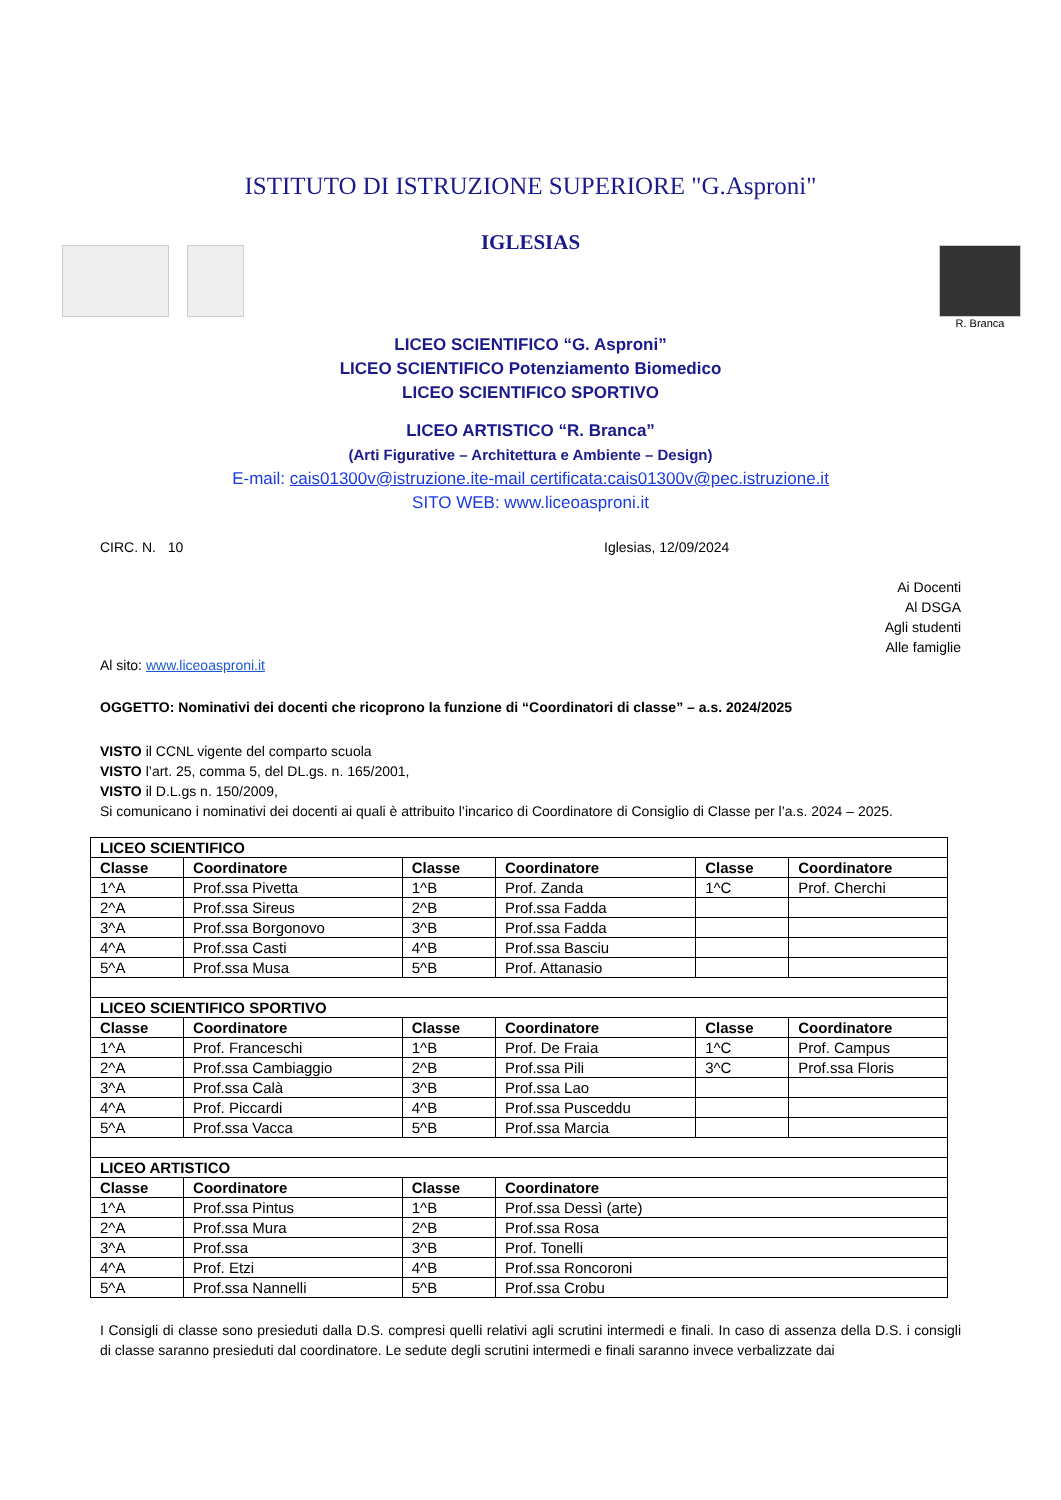ISTITUTO DI ISTRUZIONE SUPERIORE "G.Asproni"
IGLESIAS
R. Branca
LICEO SCIENTIFICO “G. Asproni”
LICEO SCIENTIFICO Potenziamento Biomedico
LICEO SCIENTIFICO SPORTIVO
LICEO ARTISTICO “R. Branca”
(Arti Figurative – Architettura e Ambiente – Design)
E-mail: cais01300v@istruzione.it e-mail certificata:cais01300v@pec.istruzione.it
SITO WEB: www.liceoasproni.it
CIRC. N. 10 Iglesias, 12/09/2024
Ai Docenti
Al DSGA
Agli studenti
Alle famiglie
Al sito: www.liceoasproni.it
OGGETTO: Nominativi dei docenti che ricoprono la funzione di “Coordinatori di classe” – a.s. 2024/2025
VISTO il CCNL vigente del comparto scuola
VISTO l’art. 25, comma 5, del DL.gs. n. 165/2001,
VISTO il D.L.gs n. 150/2009,
Si comunicano i nominativi dei docenti ai quali è attribuito l’incarico di Coordinatore di Consiglio di Classe per l’a.s. 2024 – 2025.
| LICEO SCIENTIFICO | | | | | |
| --- | --- | --- | --- | --- | --- |
| Classe | Coordinatore | Classe | Coordinatore | Classe | Coordinatore |
| 1^A | Prof.ssa Pivetta | 1^B | Prof. Zanda | 1^C | Prof. Cherchi |
| 2^A | Prof.ssa Sireus | 2^B | Prof.ssa Fadda | | |
| 3^A | Prof.ssa Borgonovo | 3^B | Prof.ssa Fadda | | |
| 4^A | Prof.ssa Casti | 4^B | Prof.ssa Basciu | | |
| 5^A | Prof.ssa Musa | 5^B | Prof. Attanasio | | |
| LICEO SCIENTIFICO SPORTIVO | | | | | |
| Classe | Coordinatore | Classe | Coordinatore | Classe | Coordinatore |
| 1^A | Prof. Franceschi | 1^B | Prof. De Fraia | 1^C | Prof. Campus |
| 2^A | Prof.ssa Cambiaggio | 2^B | Prof.ssa Pili | 3^C | Prof.ssa Floris |
| 3^A | Prof.ssa Calà | 3^B | Prof.ssa Lao | | |
| 4^A | Prof. Piccardi | 4^B | Prof.ssa Pusceddu | | |
| 5^A | Prof.ssa Vacca | 5^B | Prof.ssa Marcia | | |
| LICEO ARTISTICO | | | | | |
| Classe | Coordinatore | Classe | Coordinatore | | |
| 1^A | Prof.ssa Pintus | 1^B | Prof.ssa Dessì (arte) | | |
| 2^A | Prof.ssa Mura | 2^B | Prof.ssa Rosa | | |
| 3^A | Prof.ssa | 3^B | Prof. Tonelli | | |
| 4^A | Prof. Etzi | 4^B | Prof.ssa Roncoroni | | |
| 5^A | Prof.ssa Nannelli | 5^B | Prof.ssa Crobu | | |
I Consigli di classe sono presieduti dalla D.S. compresi quelli relativi agli scrutini intermedi e finali. In caso di assenza della D.S. i consigli di classe saranno presieduti dal coordinatore. Le sedute degli scrutini intermedi e finali saranno invece verbalizzate dai